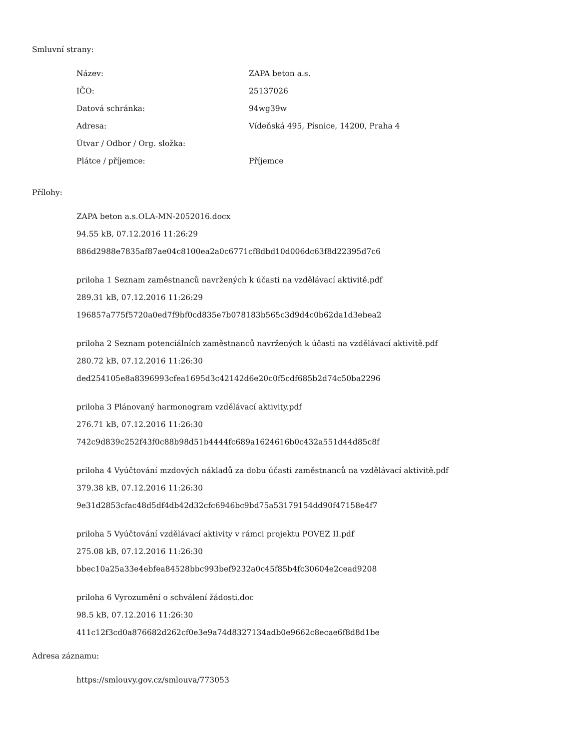Smluvní strany:
| Název: | ZAPA beton a.s. |
| IČO: | 25137026 |
| Datová schránka: | 94wg39w |
| Adresa: | Vídeňská 495, Písnice, 14200, Praha 4 |
| Útvar / Odbor / Org. složka: | |
| Plátce / příjemce: | Příjemce |
Přílohy:
ZAPA beton a.s.OLA-MN-2052016.docx
94.55 kB, 07.12.2016 11:26:29
886d2988e7835af87ae04c8100ea2a0c6771cf8dbd10d006dc63f8d22395d7c6
priloha 1 Seznam zaměstnanců navržených k účasti na vzdělávací aktivitě.pdf
289.31 kB, 07.12.2016 11:26:29
196857a775f5720a0ed7f9bf0cd835e7b078183b565c3d9d4c0b62da1d3ebea2
priloha 2 Seznam potenciálních zaměstnanců navržených k účasti na vzdělávací aktivitě.pdf
280.72 kB, 07.12.2016 11:26:30
ded254105e8a8396993cfea1695d3c42142d6e20c0f5cdf685b2d74c50ba2296
priloha 3 Plánovaný harmonogram vzdělávací aktivity.pdf
276.71 kB, 07.12.2016 11:26:30
742c9d839c252f43f0c88b98d51b4444fc689a1624616b0c432a551d44d85c8f
priloha 4 Vyúčtování mzdových nákladů za dobu účasti zaměstnanců na vzdělávací aktivitě.pdf
379.38 kB, 07.12.2016 11:26:30
9e31d2853cfac48d5df4db42d32cfc6946bc9bd75a53179154dd90f47158e4f7
priloha 5 Vyúčtování vzdělávací aktivity v rámci projektu POVEZ II.pdf
275.08 kB, 07.12.2016 11:26:30
bbec10a25a33e4ebfea84528bbc993bef9232a0c45f85b4fc30604e2cead9208
priloha 6 Vyrozumění o schválení žádosti.doc
98.5 kB, 07.12.2016 11:26:30
411c12f3cd0a876682d262cf0e3e9a74d8327134adb0e9662c8ecae6f8d8d1be
Adresa záznamu:
https://smlouvy.gov.cz/smlouva/773053